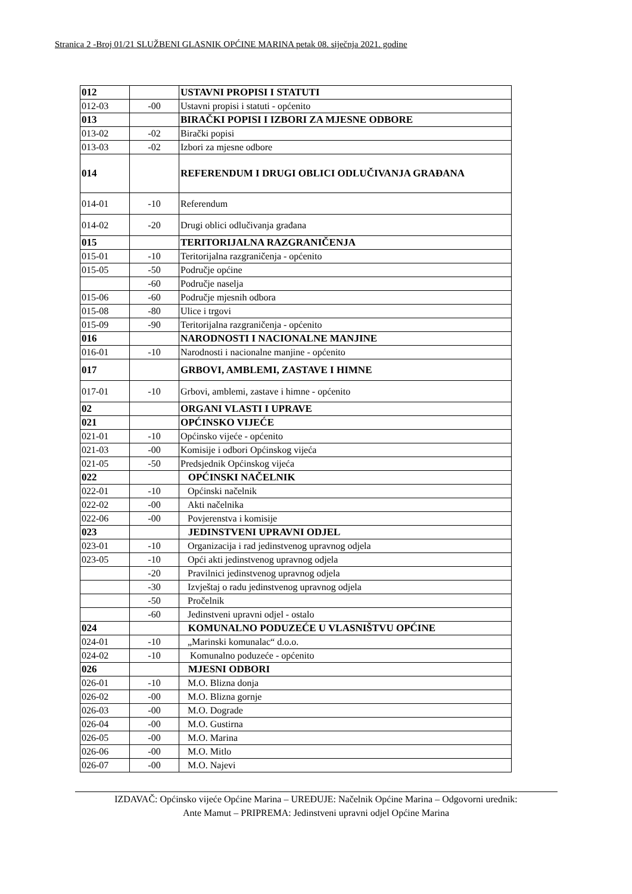Stranica 2 -Broj 01/21 SLUŽBENI GLASNIK OPĆINE MARINA petak 08. siječnja 2021. godine
| 012 | | USTAVNI PROPISI I STATUTI |
| 012-03 | -00 | Ustavni propisi i statuti - općenito |
| 013 | | BIRAČKI POPISI I IZBORI ZA MJESNE ODBORE |
| 013-02 | -02 | Birački popisi |
| 013-03 | -02 | Izbori za mjesne odbore |
| 014 | | REFERENDUM I DRUGI OBLICI ODLUČIVANJA GRAĐANA |
| 014-01 | -10 | Referendum |
| 014-02 | -20 | Drugi oblici odlučivanja građana |
| 015 | | TERITORIJALNA RAZGRANIČENJA |
| 015-01 | -10 | Teritorijalna razgraničenja - općenito |
| 015-05 | -50 | Područje općine |
| | -60 | Područje naselja |
| 015-06 | -60 | Područje mjesnih odbora |
| 015-08 | -80 | Ulice i trgovi |
| 015-09 | -90 | Teritorijalna razgraničenja - općenito |
| 016 | | NARODNOSTI I NACIONALNE MANJINE |
| 016-01 | -10 | Narodnosti i nacionalne manjine - općenito |
| 017 | | GRBOVI, AMBLEMI, ZASTAVE I HIMNE |
| 017-01 | -10 | Grbovi, amblemi, zastave i himne - općenito |
| 02 | | ORGANI VLASTI I UPRAVE |
| 021 | | OPĆINSKO VIJEĆE |
| 021-01 | -10 | Općinsko vijeće - općenito |
| 021-03 | -00 | Komisije i odbori Općinskog vijeća |
| 021-05 | -50 | Predsjednik Općinskog vijeća |
| 022 | | OPĆINSKI NAČELNIK |
| 022-01 | -10 | Općinski načelnik |
| 022-02 | -00 | Akti načelnika |
| 022-06 | -00 | Povjerenstva i komisije |
| 023 | | JEDINSTVENI UPRAVNI ODJEL |
| 023-01 | -10 | Organizacija i rad jedinstvenog upravnog odjela |
| 023-05 | -10 | Opći akti jedinstvenog upravnog odjela |
| | -20 | Pravilnici jedinstvenog upravnog odjela |
| | -30 | Izvještaj o radu jedinstvenog upravnog odjela |
| | -50 | Pročelnik |
| | -60 | Jedinstveni upravni odjel - ostalo |
| 024 | | KOMUNALNO PODUZEĆE U VLASNIŠTVU OPĆINE |
| 024-01 | -10 | „Marinski komunalac“ d.o.o. |
| 024-02 | -10 | Komunalno poduzeće - općenito |
| 026 | | MJESNI ODBORI |
| 026-01 | -10 | M.O. Blizna donja |
| 026-02 | -00 | M.O. Blizna gornje |
| 026-03 | -00 | M.O. Dograde |
| 026-04 | -00 | M.O. Gustirna |
| 026-05 | -00 | M.O. Marina |
| 026-06 | -00 | M.O. Mitlo |
| 026-07 | -00 | M.O. Najevi |
IZDAVAČ: Općinsko vijeće Općine Marina – UREĐUJE: Načelnik Općine Marina – Odgovorni urednik:
Ante Mamut – PRIPREMA: Jedinstveni upravni odjel Općine Marina